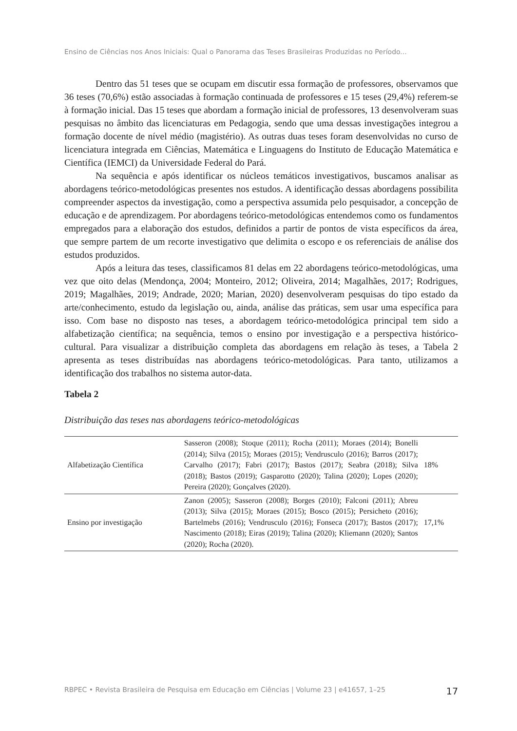Ensino de Ciências nos Anos Iniciais: Qual o Panorama das Teses Brasileiras Produzidas no Período...
Dentro das 51 teses que se ocupam em discutir essa formação de professores, observamos que 36 teses (70,6%) estão associadas à formação continuada de professores e 15 teses (29,4%) referem-se à formação inicial. Das 15 teses que abordam a formação inicial de professores, 13 desenvolveram suas pesquisas no âmbito das licenciaturas em Pedagogia, sendo que uma dessas investigações integrou a formação docente de nível médio (magistério). As outras duas teses foram desenvolvidas no curso de licenciatura integrada em Ciências, Matemática e Linguagens do Instituto de Educação Matemática e Científica (IEMCI) da Universidade Federal do Pará.
Na sequência e após identificar os núcleos temáticos investigativos, buscamos analisar as abordagens teórico-metodológicas presentes nos estudos. A identificação dessas abordagens possibilita compreender aspectos da investigação, como a perspectiva assumida pelo pesquisador, a concepção de educação e de aprendizagem. Por abordagens teórico-metodológicas entendemos como os fundamentos empregados para a elaboração dos estudos, definidos a partir de pontos de vista específicos da área, que sempre partem de um recorte investigativo que delimita o escopo e os referenciais de análise dos estudos produzidos.
Após a leitura das teses, classificamos 81 delas em 22 abordagens teórico-metodológicas, uma vez que oito delas (Mendonça, 2004; Monteiro, 2012; Oliveira, 2014; Magalhães, 2017; Rodrigues, 2019; Magalhães, 2019; Andrade, 2020; Marian, 2020) desenvolveram pesquisas do tipo estado da arte/conhecimento, estudo da legislação ou, ainda, análise das práticas, sem usar uma específica para isso. Com base no disposto nas teses, a abordagem teórico-metodológica principal tem sido a alfabetização científica; na sequência, temos o ensino por investigação e a perspectiva histórico-cultural. Para visualizar a distribuição completa das abordagens em relação às teses, a Tabela 2 apresenta as teses distribuídas nas abordagens teórico-metodológicas. Para tanto, utilizamos a identificação dos trabalhos no sistema autor-data.
Tabela 2
Distribuição das teses nas abordagens teórico-metodológicas
| Alfabetização Científica | Sasseron (2008); Stoque (2011); Rocha (2011); Moraes (2014); Bonelli (2014); Silva (2015); Moraes (2015); Vendrusculo (2016); Barros (2017); Carvalho (2017); Fabri (2017); Bastos (2017); Seabra (2018); Silva (2018); Bastos (2019); Gasparotto (2020); Talina (2020); Lopes (2020); Pereira (2020); Gonçalves (2020). | 18% |
| Ensino por investigação | Zanon (2005); Sasseron (2008); Borges (2010); Falconi (2011); Abreu (2013); Silva (2015); Moraes (2015); Bosco (2015); Persicheto (2016); Bartelmebs (2016); Vendrusculo (2016); Fonseca (2017); Bastos (2017); Nascimento (2018); Eiras (2019); Talina (2020); Kliemann (2020); Santos (2020); Rocha (2020). | 17,1% |
RBPEC • Revista Brasileira de Pesquisa em Educação em Ciências | Volume 23 | e41657, 1–25 17